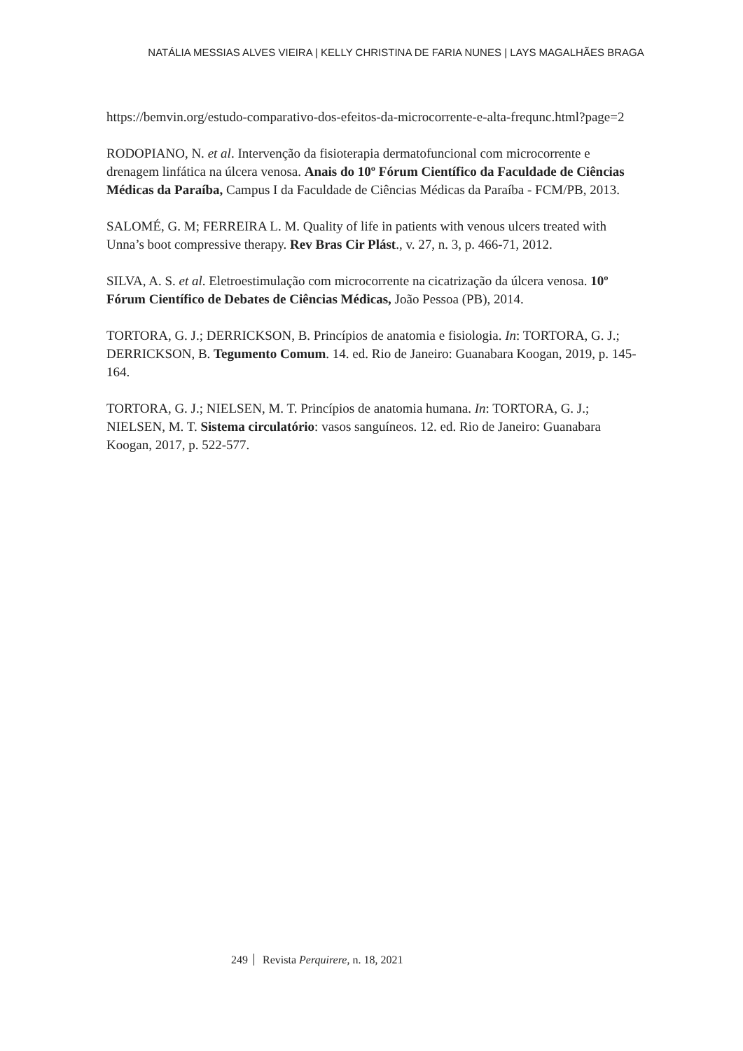NATÁLIA MESSIAS ALVES VIEIRA | KELLY CHRISTINA DE FARIA NUNES | LAYS MAGALHÃES BRAGA
https://bemvin.org/estudo-comparativo-dos-efeitos-da-microcorrente-e-alta-frequnc.html?page=2
RODOPIANO, N. et al. Intervenção da fisioterapia dermatofuncional com microcorrente e drenagem linfática na úlcera venosa. Anais do 10º Fórum Científico da Faculdade de Ciências Médicas da Paraíba, Campus I da Faculdade de Ciências Médicas da Paraíba - FCM/PB, 2013.
SALOMÉ, G. M; FERREIRA L. M. Quality of life in patients with venous ulcers treated with Unna’s boot compressive therapy. Rev Bras Cir Plást., v. 27, n. 3, p. 466-71, 2012.
SILVA, A. S. et al. Eletroestimulação com microcorrente na cicatrização da úlcera venosa. 10º Fórum Científico de Debates de Ciências Médicas, João Pessoa (PB), 2014.
TORTORA, G. J.; DERRICKSON, B. Princípios de anatomia e fisiologia. In: TORTORA, G. J.; DERRICKSON, B. Tegumento Comum. 14. ed. Rio de Janeiro: Guanabara Koogan, 2019, p. 145-164.
TORTORA, G. J.; NIELSEN, M. T. Princípios de anatomia humana. In: TORTORA, G. J.; NIELSEN, M. T. Sistema circulatório: vasos sanguíneos. 12. ed. Rio de Janeiro: Guanabara Koogan, 2017, p. 522-577.
249 Revista Perquirere, n. 18, 2021